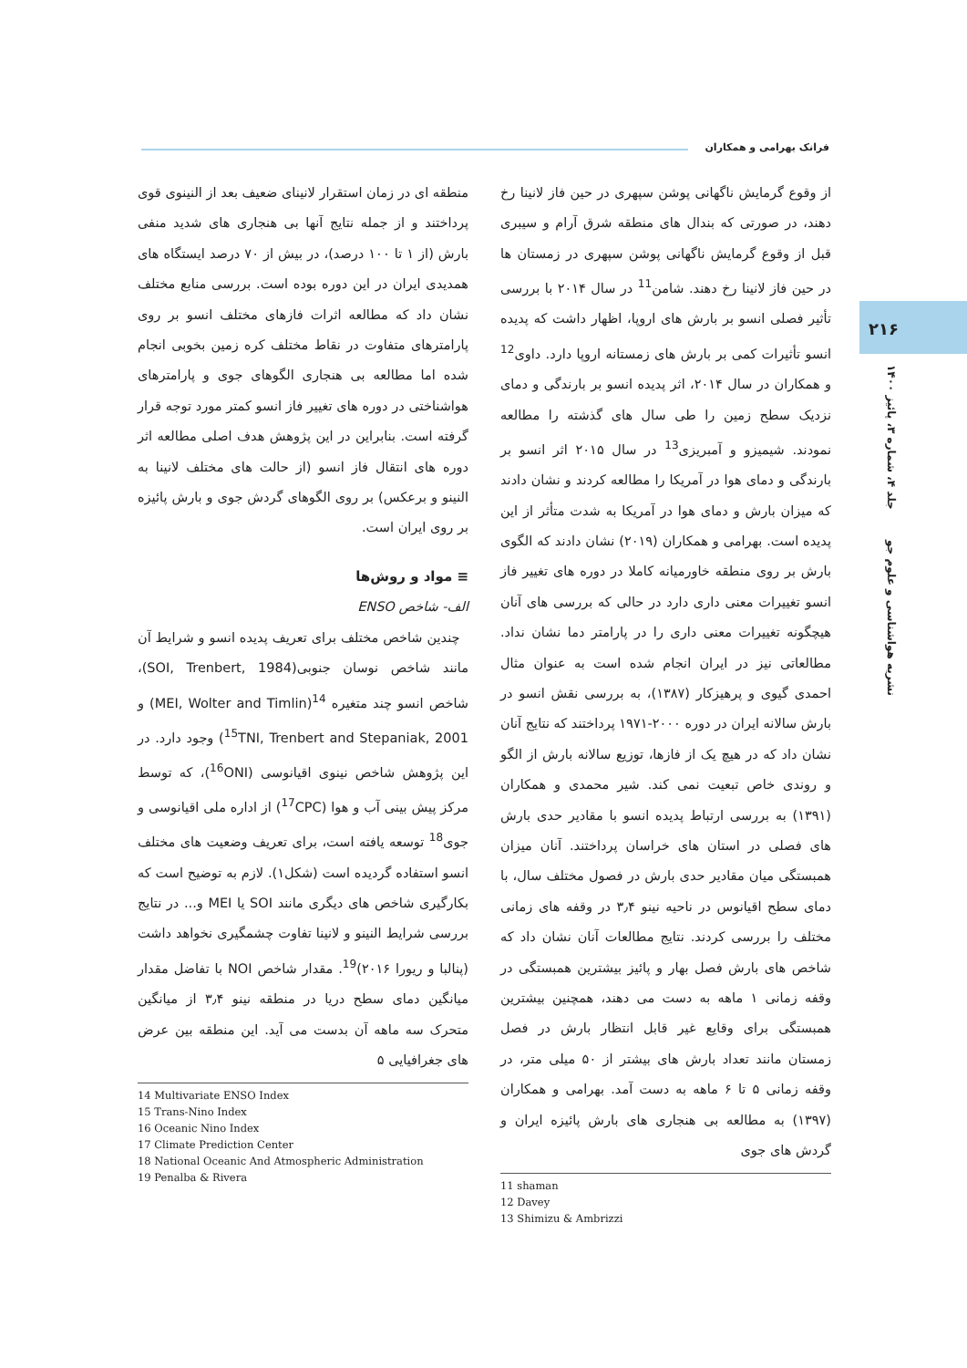فرانک بهرامی و همکاران
۲۱۶
نشریه هواشناسی و علوم جو جلد ۴، شماره ۳، پائیز ۱۴۰۰
از وقوع گرمایش ناگهانی پوشن سپهری در حین فاز لانینا رخ دهند، در صورتی که بندال های منطقه شرق آرام و سیبری قبل از وقوع گرمایش ناگهانی پوشن سپهری در زمستان ها در حین فاز لانینا رخ دهند. شامن<sup>11</sup> در سال ۲۰۱۴ با بررسی تأثیر فصلی انسو بر بارش های اروپا، اظهار داشت که پدیده انسو تأثیرات کمی بر بارش های زمستانه اروپا دارد. داوی<sup>12</sup> و همکاران در سال ۲۰۱۴، اثر پدیده انسو بر بارندگی و دمای نزدیک سطح زمین را طی سال های گذشته را مطالعه نمودند. شیمیزو و آمبریزی<sup>13</sup> در سال ۲۰۱۵ اثر انسو بر بارندگی و دمای هوا در آمریکا را مطالعه کردند و نشان دادند که میزان بارش و دمای هوا در آمریکا به شدت متأثر از این پدیده است. بهرامی و همکاران (۲۰۱۹) نشان دادند که الگوی بارش بر روی منطقه خاورمیانه کاملا در دوره های تغییر فاز انسو تغییرات معنی داری دارد در حالی که بررسی های آنان هیچگونه تغییرات معنی داری را در پارامتر دما نشان نداد. مطالعاتی نیز در ایران انجام شده است به عنوان مثال احمدی گیوی و پرهیزکار (۱۳۸۷)، به بررسی نقش انسو در بارش سالانه ایران در دوره ۲۰۰۰-۱۹۷۱ پرداختند که نتایج آنان نشان داد که در هیچ یک از فازها، توزیع سالانه بارش از الگو و روندی خاص تبعیت نمی کند. شیر محمدی و همکاران (۱۳۹۱) به بررسی ارتباط پدیده انسو با مقادیر حدی بارش های فصلی در استان های خراسان پرداختند. آنان میزان همبستگی میان مقادیر حدی بارش در فصول مختلف سال، با دمای سطح اقیانوس در ناحیه نینو ۳٫۴ در وقفه های زمانی مختلف را بررسی کردند. نتایج مطالعات آنان نشان داد که شاخص های بارش فصل بهار و پائیز بیشترین همبستگی در وقفه زمانی ۱ ماهه به دست می دهند، همچنین بیشترین همبستگی برای وقایع غیر قابل انتظار بارش در فصل زمستان مانند تعداد بارش های بیشتر از ۵۰ میلی متر، در وقفه زمانی ۵ تا ۶ ماهه به دست آمد. بهرامی و همکاران (۱۳۹۷) به مطالعه بی هنجاری های بارش پائیزه ایران و گردش های جوی
11 shaman
12 Davey
13 Shimizu & Ambrizzi
منطقه ای در زمان استقرار لانینای ضعیف بعد از النینوی قوی پرداختند و از جمله نتایج آنها بی هنجاری های شدید منفی بارش (از ۱ تا ۱۰۰ درصد)، در بیش از ۷۰ درصد ایستگاه های همدیدی ایران در این دوره بوده است. بررسی منابع مختلف نشان داد که مطالعه اثرات فازهای مختلف انسو بر روی پارامترهای متفاوت در نقاط مختلف کره زمین بخوبی انجام شده اما مطالعه بی هنجاری الگوهای جوی و پارامترهای هواشناختی در دوره های تغییر فاز انسو کمتر مورد توجه قرار گرفته است. بنابراین در این پژوهش هدف اصلی مطالعه اثر دوره های انتقال فاز انسو (از حالت های مختلف لانینا به النینو و برعکس) بر روی الگوهای گردش جوی و بارش پائیزه بر روی ایران است.
≡ مواد و روش‌ها
الف- شاخص ENSO
چندین شاخص مختلف برای تعریف پدیده انسو و شرایط آن مانند شاخص نوسان جنوبی(SOI, Trenbert, 1984)، شاخص انسو چند متغیره <sup>14</sup>(MEI, Wolter and Timlin) و <sup>15</sup>TNI, Trenbert and Stepaniak, 2001) وجود دارد. در این پژوهش شاخص نینوی اقیانوسی (<sup>16</sup>ONI)، که توسط مرکز پیش بینی آب و هوا (<sup>17</sup>CPC) از اداره ملی اقیانوسی و جوی<sup>18</sup> توسعه یافته است، برای تعریف وضعیت های مختلف انسو استفاده گردیده است (شکل۱). لازم به توضیح است که بکارگیری شاخص های دیگری مانند SOI یا MEI و... در نتایج بررسی شرایط النینو و لانینا تفاوت چشمگیری نخواهد داشت (پنالبا و ریورا ۲۰۱۶)<sup>19</sup>. مقدار شاخص NOI با تفاضل مقدار میانگین دمای سطح دریا در منطقه نینو ۳٫۴ از میانگین متحرک سه ماهه آن بدست می آید. این منطقه بین عرض های جغرافیایی ۵
14 Multivariate ENSO Index
15 Trans-Nino Index
16 Oceanic Nino Index
17 Climate Prediction Center
18 National Oceanic And Atmospheric Administration
19 Penalba & Rivera